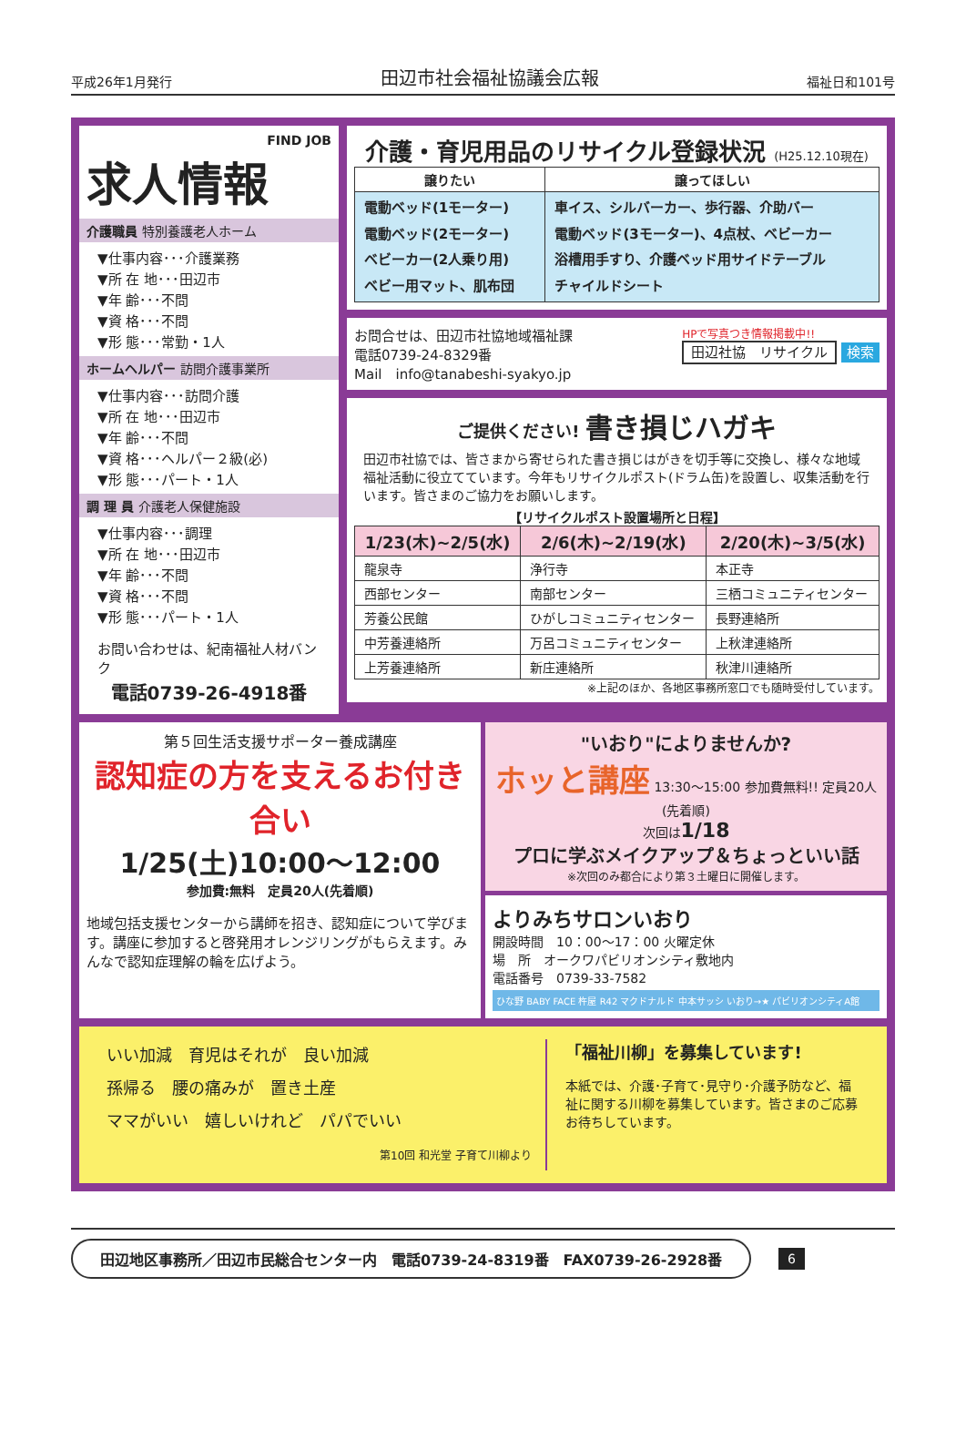平成26年1月発行 田辺市社会福祉協議会広報 福祉日和101号
FIND JOB
求人情報
介護職員 特別養護老人ホーム
▼仕事内容･･･介護業務
▼所 在 地･･･田辺市
▼年 齢･･･不問
▼資 格･･･不問
▼形 態･･･常勤・1人
ホームヘルパー 訪問介護事業所
▼仕事内容･･･訪問介護
▼所 在 地･･･田辺市
▼年 齢･･･不問
▼資 格･･･ヘルパー２級(必)
▼形 態･･･パート・1人
調 理 員 介護老人保健施設
▼仕事内容･･･調理
▼所 在 地･･･田辺市
▼年 齢･･･不問
▼資 格･･･不問
▼形 態･･･パート・1人
お問い合わせは、紀南福祉人材バンク
電話0739-26-4918番
介護・育児用品のリサイクル登録状況 (H25.12.10現在)
| 譲りたい | 譲ってほしい |
| --- | --- |
| 電動ベッド(1モーター) 電動ベッド(2モーター) ベビーカー(2人乗り用) ベビー用マット、肌布団 | 車イス、シルバーカー、歩行器、介助バー 電動ベッド(3モーター)、4点杖、ベビーカー 浴槽用手すり、介護ベッド用サイドテーブル チャイルドシート |
お問合せは、田辺市社協地域福祉課
電話0739-24-8329番
Mail　info@tanabeshi-syakyo.jp
HPで写真つき情報掲載中!!
田辺社協　リサイクル 検索
ご提供ください! 書き損じハガキ
田辺市社協では、皆さまから寄せられた書き損じはがきを切手等に交換し、様々な地域福祉活動に役立てています。今年もリサイクルポスト(ドラム缶)を設置し、収集活動を行います。皆さまのご協力をお願いします。
【リサイクルポスト設置場所と日程】
| 1/23(木)~2/5(水) | 2/6(木)~2/19(水) | 2/20(木)~3/5(水) |
| --- | --- | --- |
| 龍泉寺 | 浄行寺 | 本正寺 |
| 西部センター | 南部センター | 三栖コミュニティセンター |
| 芳養公民館 | ひがしコミュニティセンター | 長野連絡所 |
| 中芳養連絡所 | 万呂コミュニティセンター | 上秋津連絡所 |
| 上芳養連絡所 | 新庄連絡所 | 秋津川連絡所 |
※上記のほか、各地区事務所窓口でも随時受付しています。
第５回生活支援サポーター養成講座
認知症の方を支えるお付き合い
1/25(土)10:00〜12:00
参加費:無料　定員20人(先着順)
地域包括支援センターから講師を招き、認知症について学びます。講座に参加すると啓発用オレンジリングがもらえます。みんなで認知症理解の輪を広げよう。
"いおり"によりませんか?
ホッと講座 13:30〜15:00 参加費無料!! 定員20人(先着順)
次回は1/18
プロに学ぶメイクアップ＆ちょっといい話
※次回のみ都合により第３土曜日に開催します。
よりみちサロンいおり
開設時間　10：00〜17：00 火曜定休
場　所　オークワパビリオンシティ敷地内
電話番号　0739-33-7582
ひな野 BABY FACE 杵屋 R42 マクドナルド 中本サッシ いおり→★ パビリオンシティA館
いい加減　育児はそれが　良い加減
孫帰る　腰の痛みが　置き土産
ママがいい　嬉しいけれど　パパでいい
第10回 和光堂 子育て川柳より
「福祉川柳」を募集しています!
本紙では、介護･子育て･見守り･介護予防など、福祉に関する川柳を募集しています。皆さまのご応募お待ちしています。
田辺地区事務所／田辺市民総合センター内　電話0739-24-8319番　FAX0739-26-2928番
6